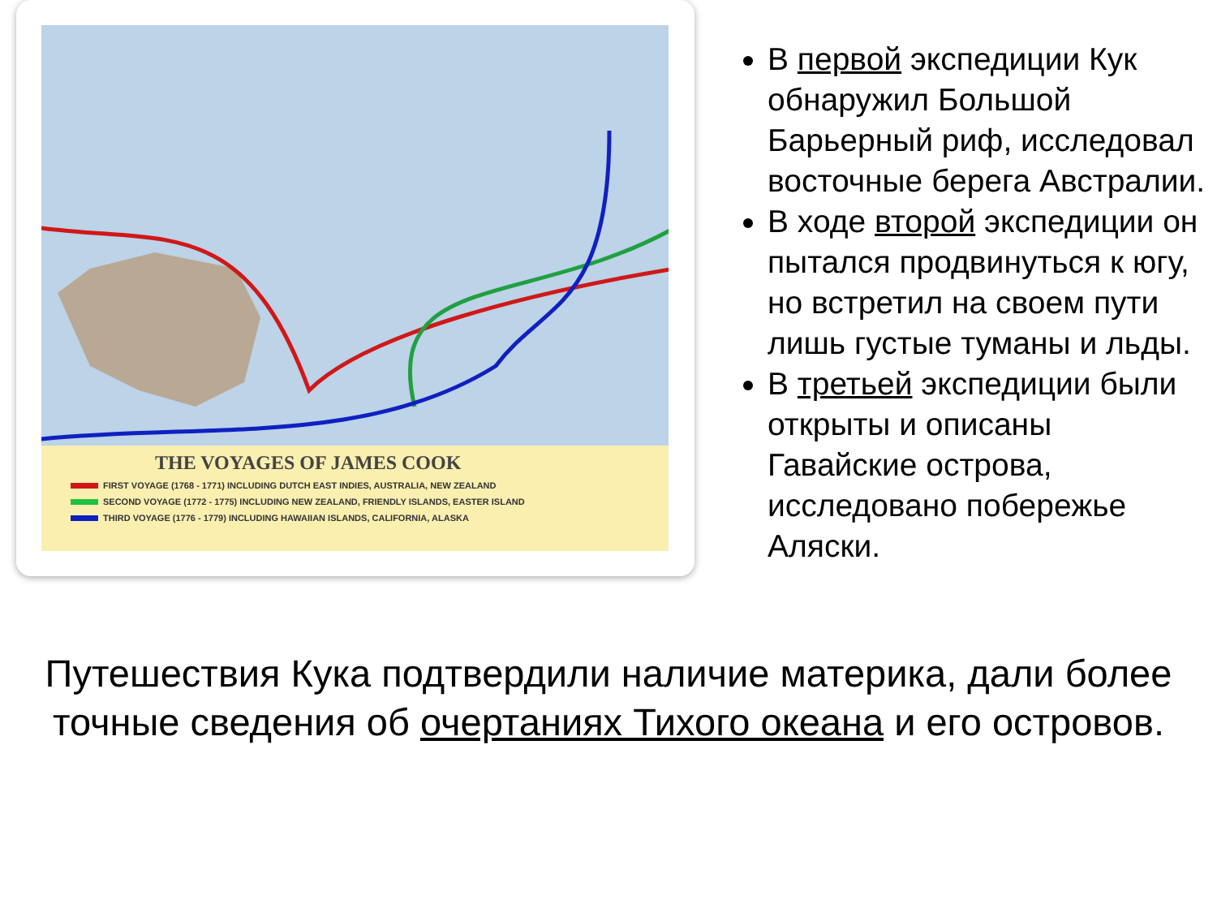THE VOYAGES OF JAMES COOK
FIRST VOYAGE (1768 - 1771) INCLUDING DUTCH EAST INDIES, AUSTRALIA, NEW ZEALAND
SECOND VOYAGE (1772 - 1775) INCLUDING NEW ZEALAND, FRIENDLY ISLANDS, EASTER ISLAND
THIRD VOYAGE (1776 - 1779) INCLUDING HAWAIIAN ISLANDS, CALIFORNIA, ALASKA
В первой экспедиции Кук обнаружил Большой Барьерный риф, исследовал восточные берега Австралии.
В ходе второй экспедиции он пытался продвинуться к югу, но встретил на своем пути лишь густые туманы и льды.
В третьей экспедиции были открыты и описаны Гавайские острова, исследовано побережье Аляски.
Путешествия Кука подтвердили наличие материка, дали более точные сведения об очертаниях Тихого океана и его островов.